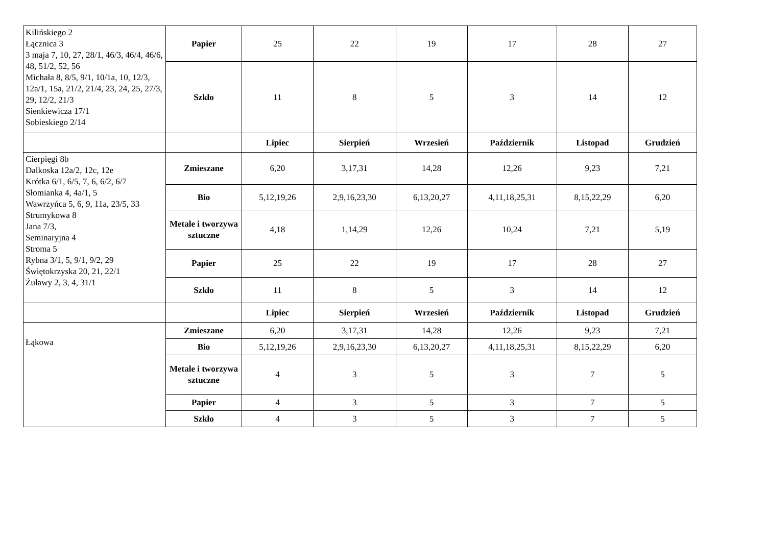| Kilińskiego 2 Łącznica 3 3 maja 7, 10, 27, 28/1, 46/3, 46/4, 46/6, 48, 51/2, 52, 56 Michała 8, 8/5, 9/1, 10/1a, 10, 12/3, 12a/1, 15a, 21/2, 21/4, 23, 24, 25, 27/3, 29, 12/2, 21/3 Sienkiewicza 17/1 Sobieskiego 2/14 | Papier | 25 | 22 | 19 | 17 | 28 | 27 |
| | Szkło | 11 | 8 | 5 | 3 | 14 | 12 |
| | | Lipiec | Sierpień | Wrzesień | Październik | Listopad | Grudzień |
| Cierpięgi 8b Dalkoska 12a/2, 12c, 12e Krótka 6/1, 6/5, 7, 6, 6/2, 6/7 Słomianka 4, 4a/1, 5 Wawrzyńca 5, 6, 9, 11a, 23/5, 33 Strumykowa 8 Jana 7/3, Seminaryjna 4 Stroma 5 Rybna 3/1, 5, 9/1, 9/2, 29 Świętokrzyska 20, 21, 22/1 Żuławy 2, 3, 4, 31/1 | Zmieszane | 6,20 | 3,17,31 | 14,28 | 12,26 | 9,23 | 7,21 |
| | Bio | 5,12,19,26 | 2,9,16,23,30 | 6,13,20,27 | 4,11,18,25,31 | 8,15,22,29 | 6,20 |
| | Metale i tworzywa sztuczne | 4,18 | 1,14,29 | 12,26 | 10,24 | 7,21 | 5,19 |
| | Papier | 25 | 22 | 19 | 17 | 28 | 27 |
| | Szkło | 11 | 8 | 5 | 3 | 14 | 12 |
| | | Lipiec | Sierpień | Wrzesień | Październik | Listopad | Grudzień |
| Łąkowa | Zmieszane | 6,20 | 3,17,31 | 14,28 | 12,26 | 9,23 | 7,21 |
| | Bio | 5,12,19,26 | 2,9,16,23,30 | 6,13,20,27 | 4,11,18,25,31 | 8,15,22,29 | 6,20 |
| | Metale i tworzywa sztuczne | 4 | 3 | 5 | 3 | 7 | 5 |
| | Papier | 4 | 3 | 5 | 3 | 7 | 5 |
| | Szkło | 4 | 3 | 5 | 3 | 7 | 5 |